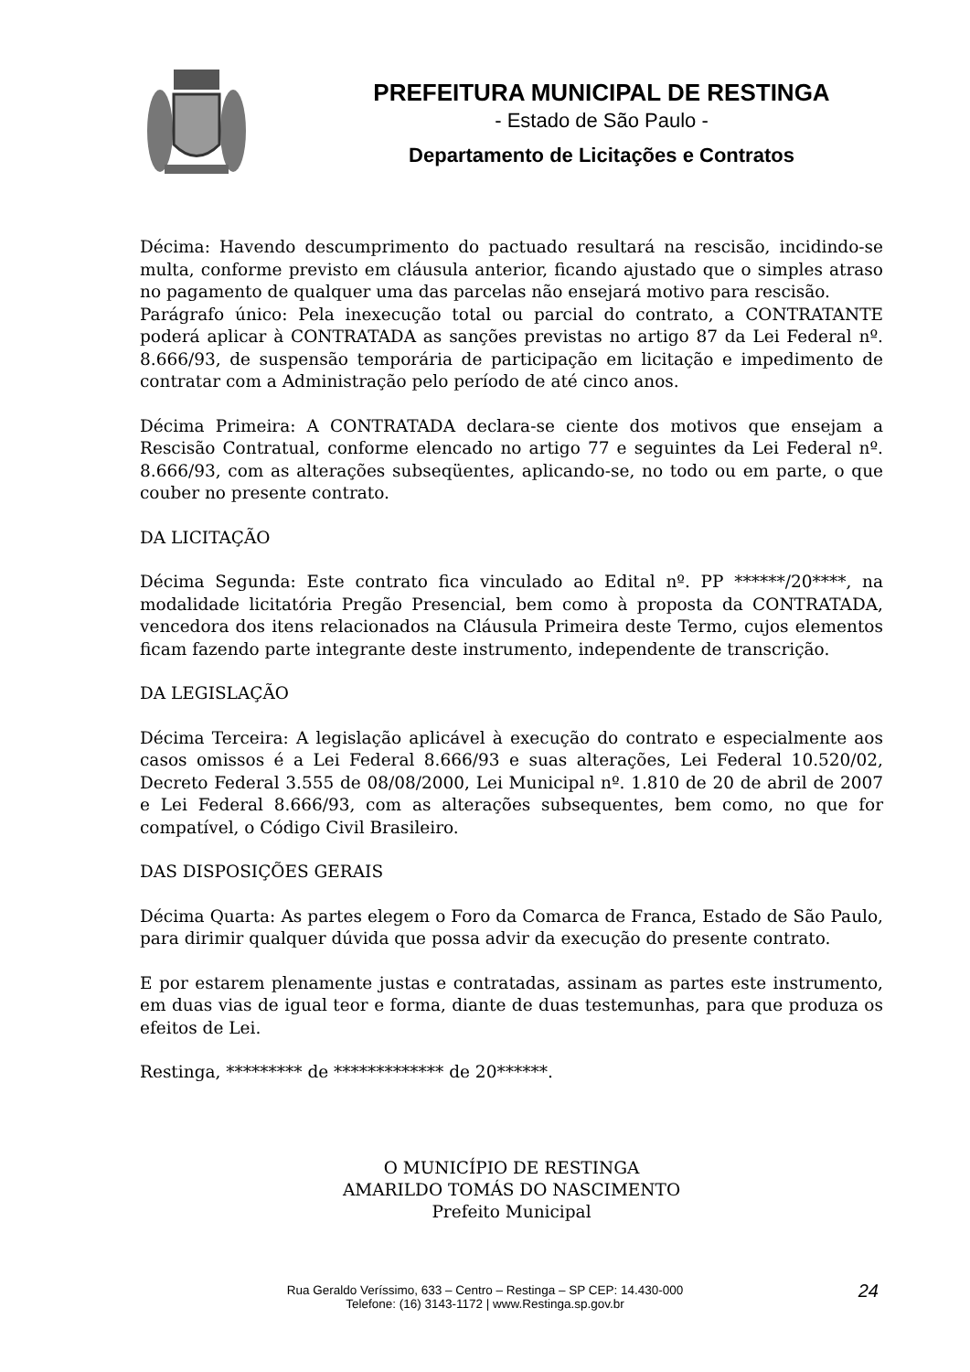PREFEITURA MUNICIPAL DE RESTINGA
- Estado de São Paulo -
Departamento de Licitações e Contratos
Décima: Havendo descumprimento do pactuado resultará na rescisão, incidindo-se multa, conforme previsto em cláusula anterior, ficando ajustado que o simples atraso no pagamento de qualquer uma das parcelas não ensejará motivo para rescisão.
Parágrafo único: Pela inexecução total ou parcial do contrato, a CONTRATANTE poderá aplicar à CONTRATADA as sanções previstas no artigo 87 da Lei Federal nº. 8.666/93, de suspensão temporária de participação em licitação e impedimento de contratar com a Administração pelo período de até cinco anos.
Décima Primeira: A CONTRATADA declara-se ciente dos motivos que ensejam a Rescisão Contratual, conforme elencado no artigo 77 e seguintes da Lei Federal nº. 8.666/93, com as alterações subseqüentes, aplicando-se, no todo ou em parte, o que couber no presente contrato.
DA LICITAÇÃO
Décima Segunda: Este contrato fica vinculado ao Edital nº. PP ******/20****, na modalidade licitatória Pregão Presencial, bem como à proposta da CONTRATADA, vencedora dos itens relacionados na Cláusula Primeira deste Termo, cujos elementos ficam fazendo parte integrante deste instrumento, independente de transcrição.
DA LEGISLAÇÃO
Décima Terceira: A legislação aplicável à execução do contrato e especialmente aos casos omissos é a Lei Federal 8.666/93 e suas alterações, Lei Federal 10.520/02, Decreto Federal 3.555 de 08/08/2000, Lei Municipal nº. 1.810 de 20 de abril de 2007 e Lei Federal 8.666/93, com as alterações subsequentes, bem como, no que for compatível, o Código Civil Brasileiro.
DAS DISPOSIÇÕES GERAIS
Décima Quarta: As partes elegem o Foro da Comarca de Franca, Estado de São Paulo, para dirimir qualquer dúvida que possa advir da execução do presente contrato.
E por estarem plenamente justas e contratadas, assinam as partes este instrumento, em duas vias de igual teor e forma, diante de duas testemunhas, para que produza os efeitos de Lei.
Restinga, ********* de ************* de 20******.
O MUNICÍPIO DE RESTINGA
AMARILDO TOMÁS DO NASCIMENTO
Prefeito Municipal
Rua Geraldo Veríssimo, 633 – Centro – Restinga – SP CEP: 14.430-000
Telefone: (16) 3143-1172 | www.Restinga.sp.gov.br
24